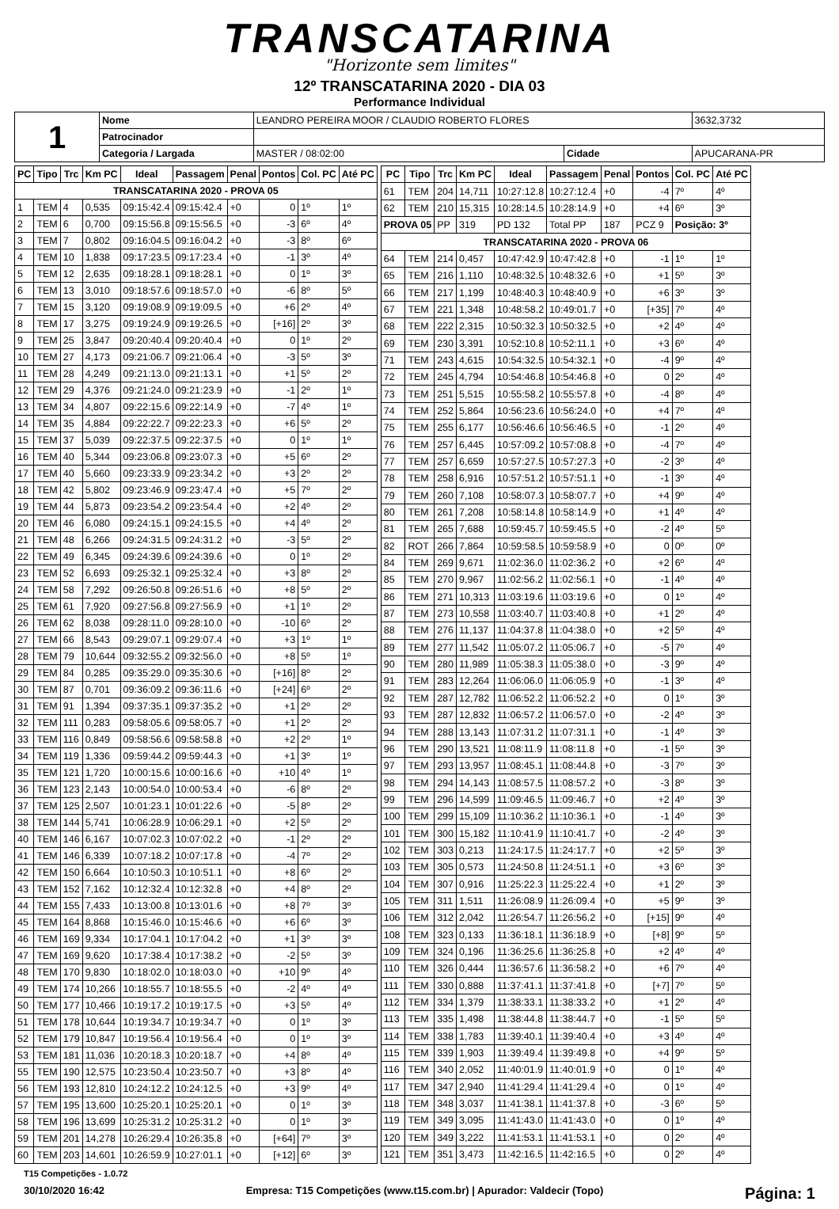TRANSCATARINA
"Horizonte sem limites"
12º TRANSCATARINA 2020 - DIA 03
Performance Individual
| 1 | Nome | LEANDRO PEREIRA MOOR / CLAUDIO ROBERTO FLORES | | | 3632,3732 |
| | Patrocinador | | | | |
| | Categoria / Largada | MASTER / 08:02:00 | Cidade | APUCARANA-PR | |
| PC | Tipo | Trc | Km PC | Ideal | Passagem | Penal | Pontos | Col. PC | Até PC |
| --- | --- | --- | --- | --- | --- | --- | --- | --- | --- |
| TRANSCATARINA 2020 - PROVA 05 | | | | | | | | | |
| 1 | TEM | 4 | 0,535 | 09:15:42.4 | 09:15:42.4 | +0 | 0 | 1º | 1º |
| 2 | TEM | 6 | 0,700 | 09:15:56.8 | 09:15:56.5 | +0 | -3 | 6º | 4º |
| 3 | TEM | 7 | 0,802 | 09:16:04.5 | 09:16:04.2 | +0 | -3 | 8º | 6º |
| 4 | TEM | 10 | 1,838 | 09:17:23.5 | 09:17:23.4 | +0 | -1 | 3º | 4º |
| 5 | TEM | 12 | 2,635 | 09:18:28.1 | 09:18:28.1 | +0 | 0 | 1º | 3º |
| 6 | TEM | 13 | 3,010 | 09:18:57.6 | 09:18:57.0 | +0 | -6 | 8º | 5º |
| 7 | TEM | 15 | 3,120 | 09:19:08.9 | 09:19:09.5 | +0 | +6 | 2º | 4º |
| 8 | TEM | 17 | 3,275 | 09:19:24.9 | 09:19:26.5 | +0 | [+16] | 2º | 3º |
| 9 | TEM | 25 | 3,847 | 09:20:40.4 | 09:20:40.4 | +0 | 0 | 1º | 2º |
| 10 | TEM | 27 | 4,173 | 09:21:06.7 | 09:21:06.4 | +0 | -3 | 5º | 3º |
| 11 | TEM | 28 | 4,249 | 09:21:13.0 | 09:21:13.1 | +0 | +1 | 5º | 2º |
| 12 | TEM | 29 | 4,376 | 09:21:24.0 | 09:21:23.9 | +0 | -1 | 2º | 1º |
| 13 | TEM | 34 | 4,807 | 09:22:15.6 | 09:22:14.9 | +0 | -7 | 4º | 1º |
| 14 | TEM | 35 | 4,884 | 09:22:22.7 | 09:22:23.3 | +0 | +6 | 5º | 2º |
| 15 | TEM | 37 | 5,039 | 09:22:37.5 | 09:22:37.5 | +0 | 0 | 1º | 1º |
| 16 | TEM | 40 | 5,344 | 09:23:06.8 | 09:23:07.3 | +0 | +5 | 6º | 2º |
| 17 | TEM | 40 | 5,660 | 09:23:33.9 | 09:23:34.2 | +0 | +3 | 2º | 2º |
| 18 | TEM | 42 | 5,802 | 09:23:46.9 | 09:23:47.4 | +0 | +5 | 7º | 2º |
| 19 | TEM | 44 | 5,873 | 09:23:54.2 | 09:23:54.4 | +0 | +2 | 4º | 2º |
| 20 | TEM | 46 | 6,080 | 09:24:15.1 | 09:24:15.5 | +0 | +4 | 4º | 2º |
| 21 | TEM | 48 | 6,266 | 09:24:31.5 | 09:24:31.2 | +0 | -3 | 5º | 2º |
| 22 | TEM | 49 | 6,345 | 09:24:39.6 | 09:24:39.6 | +0 | 0 | 1º | 2º |
| 23 | TEM | 52 | 6,693 | 09:25:32.1 | 09:25:32.4 | +0 | +3 | 8º | 2º |
| 24 | TEM | 58 | 7,292 | 09:26:50.8 | 09:26:51.6 | +0 | +8 | 5º | 2º |
| 25 | TEM | 61 | 7,920 | 09:27:56.8 | 09:27:56.9 | +0 | +1 | 1º | 2º |
| 26 | TEM | 62 | 8,038 | 09:28:11.0 | 09:28:10.0 | +0 | -10 | 6º | 2º |
| 27 | TEM | 66 | 8,543 | 09:29:07.1 | 09:29:07.4 | +0 | +3 | 1º | 1º |
| 28 | TEM | 79 | 10,644 | 09:32:55.2 | 09:32:56.0 | +0 | +8 | 5º | 1º |
| 29 | TEM | 84 | 0,285 | 09:35:29.0 | 09:35:30.6 | +0 | [+16] | 8º | 2º |
| 30 | TEM | 87 | 0,701 | 09:36:09.2 | 09:36:11.6 | +0 | [+24] | 6º | 2º |
| 31 | TEM | 91 | 1,394 | 09:37:35.1 | 09:37:35.2 | +0 | +1 | 2º | 2º |
| 32 | TEM | 111 | 0,283 | 09:58:05.6 | 09:58:05.7 | +0 | +1 | 2º | 2º |
| 33 | TEM | 116 | 0,849 | 09:58:56.6 | 09:58:58.8 | +0 | +2 | 2º | 1º |
| 34 | TEM | 119 | 1,336 | 09:59:44.2 | 09:59:44.3 | +0 | +1 | 3º | 1º |
| 35 | TEM | 121 | 1,720 | 10:00:15.6 | 10:00:16.6 | +0 | +10 | 4º | 1º |
| 36 | TEM | 123 | 2,143 | 10:00:54.0 | 10:00:53.4 | +0 | -6 | 8º | 2º |
| 37 | TEM | 125 | 2,507 | 10:01:23.1 | 10:01:22.6 | +0 | -5 | 8º | 2º |
| 38 | TEM | 144 | 5,741 | 10:06:28.9 | 10:06:29.1 | +0 | +2 | 5º | 2º |
| 40 | TEM | 146 | 6,167 | 10:07:02.3 | 10:07:02.2 | +0 | -1 | 2º | 2º |
| 41 | TEM | 146 | 6,339 | 10:07:18.2 | 10:07:17.8 | +0 | -4 | 7º | 2º |
| 42 | TEM | 150 | 6,664 | 10:10:50.3 | 10:10:51.1 | +0 | +8 | 6º | 2º |
| 43 | TEM | 152 | 7,162 | 10:12:32.4 | 10:12:32.8 | +0 | +4 | 8º | 2º |
| 44 | TEM | 155 | 7,433 | 10:13:00.8 | 10:13:01.6 | +0 | +8 | 7º | 3º |
| 45 | TEM | 164 | 8,868 | 10:15:46.0 | 10:15:46.6 | +0 | +6 | 6º | 3º |
| 46 | TEM | 169 | 9,334 | 10:17:04.1 | 10:17:04.2 | +0 | +1 | 3º | 3º |
| 47 | TEM | 169 | 9,620 | 10:17:38.4 | 10:17:38.2 | +0 | -2 | 5º | 3º |
| 48 | TEM | 170 | 9,830 | 10:18:02.0 | 10:18:03.0 | +0 | +10 | 9º | 4º |
| 49 | TEM | 174 | 10,266 | 10:18:55.7 | 10:18:55.5 | +0 | -2 | 4º | 4º |
| 50 | TEM | 177 | 10,466 | 10:19:17.2 | 10:19:17.5 | +0 | +3 | 5º | 4º |
| 51 | TEM | 178 | 10,644 | 10:19:34.7 | 10:19:34.7 | +0 | 0 | 1º | 3º |
| 52 | TEM | 179 | 10,847 | 10:19:56.4 | 10:19:56.4 | +0 | 0 | 1º | 3º |
| 53 | TEM | 181 | 11,036 | 10:20:18.3 | 10:20:18.7 | +0 | +4 | 8º | 4º |
| 55 | TEM | 190 | 12,575 | 10:23:50.4 | 10:23:50.7 | +0 | +3 | 8º | 4º |
| 56 | TEM | 193 | 12,810 | 10:24:12.2 | 10:24:12.5 | +0 | +3 | 9º | 4º |
| 57 | TEM | 195 | 13,600 | 10:25:20.1 | 10:25:20.1 | +0 | 0 | 1º | 3º |
| 58 | TEM | 196 | 13,699 | 10:25:31.2 | 10:25:31.2 | +0 | 0 | 1º | 3º |
| 59 | TEM | 201 | 14,278 | 10:26:29.4 | 10:26:35.8 | +0 | [+64] | 7º | 3º |
| 60 | TEM | 203 | 14,601 | 10:26:59.9 | 10:27:01.1 | +0 | [+12] | 6º | 3º |
| PC | Tipo | Trc | Km PC | Ideal | Passagem | Penal | Pontos | Col. PC | Até PC |
| --- | --- | --- | --- | --- | --- | --- | --- | --- | --- |
| 61 | TEM | 204 | 14,711 | 10:27:12.8 | 10:27:12.4 | +0 | -4 | 7º | 4º |
| 62 | TEM | 210 | 15,315 | 10:28:14.5 | 10:28:14.9 | +0 | +4 | 6º | 3º |
| PROVA 05 | | PP | 319 | PD 132 | Total PP | 187 | PCZ 9 | Posição: 3º | |
| TRANSCATARINA 2020 - PROVA 06 | | | | | | | | | |
| 64 | TEM | 214 | 0,457 | 10:47:42.9 | 10:47:42.8 | +0 | -1 | 1º | 1º |
| 65 | TEM | 216 | 1,110 | 10:48:32.5 | 10:48:32.6 | +0 | +1 | 5º | 3º |
| 66 | TEM | 217 | 1,199 | 10:48:40.3 | 10:48:40.9 | +0 | +6 | 3º | 3º |
| 67 | TEM | 221 | 1,348 | 10:48:58.2 | 10:49:01.7 | +0 | [+35] | 7º | 4º |
| 68 | TEM | 222 | 2,315 | 10:50:32.3 | 10:50:32.5 | +0 | +2 | 4º | 4º |
| 69 | TEM | 230 | 3,391 | 10:52:10.8 | 10:52:11.1 | +0 | +3 | 6º | 4º |
| 71 | TEM | 243 | 4,615 | 10:54:32.5 | 10:54:32.1 | +0 | -4 | 9º | 4º |
| 72 | TEM | 245 | 4,794 | 10:54:46.8 | 10:54:46.8 | +0 | 0 | 2º | 4º |
| 73 | TEM | 251 | 5,515 | 10:55:58.2 | 10:55:57.8 | +0 | -4 | 8º | 4º |
| 74 | TEM | 252 | 5,864 | 10:56:23.6 | 10:56:24.0 | +0 | +4 | 7º | 4º |
| 75 | TEM | 255 | 6,177 | 10:56:46.6 | 10:56:46.5 | +0 | -1 | 2º | 4º |
| 76 | TEM | 257 | 6,445 | 10:57:09.2 | 10:57:08.8 | +0 | -4 | 7º | 4º |
| 77 | TEM | 257 | 6,659 | 10:57:27.5 | 10:57:27.3 | +0 | -2 | 3º | 4º |
| 78 | TEM | 258 | 6,916 | 10:57:51.2 | 10:57:51.1 | +0 | -1 | 3º | 4º |
| 79 | TEM | 260 | 7,108 | 10:58:07.3 | 10:58:07.7 | +0 | +4 | 9º | 4º |
| 80 | TEM | 261 | 7,208 | 10:58:14.8 | 10:58:14.9 | +0 | +1 | 4º | 4º |
| 81 | TEM | 265 | 7,688 | 10:59:45.7 | 10:59:45.5 | +0 | -2 | 4º | 5º |
| 82 | ROT | 266 | 7,864 | 10:59:58.5 | 10:59:58.9 | +0 | 0 | 0º | 0º |
| 84 | TEM | 269 | 9,671 | 11:02:36.0 | 11:02:36.2 | +0 | +2 | 6º | 4º |
| 85 | TEM | 270 | 9,967 | 11:02:56.2 | 11:02:56.1 | +0 | -1 | 4º | 4º |
| 86 | TEM | 271 | 10,313 | 11:03:19.6 | 11:03:19.6 | +0 | 0 | 1º | 4º |
| 87 | TEM | 273 | 10,558 | 11:03:40.7 | 11:03:40.8 | +0 | +1 | 2º | 4º |
| 88 | TEM | 276 | 11,137 | 11:04:37.8 | 11:04:38.0 | +0 | +2 | 5º | 4º |
| 89 | TEM | 277 | 11,542 | 11:05:07.2 | 11:05:06.7 | +0 | -5 | 7º | 4º |
| 90 | TEM | 280 | 11,989 | 11:05:38.3 | 11:05:38.0 | +0 | -3 | 9º | 4º |
| 91 | TEM | 283 | 12,264 | 11:06:06.0 | 11:06:05.9 | +0 | -1 | 3º | 4º |
| 92 | TEM | 287 | 12,782 | 11:06:52.2 | 11:06:52.2 | +0 | 0 | 1º | 3º |
| 93 | TEM | 287 | 12,832 | 11:06:57.2 | 11:06:57.0 | +0 | -2 | 4º | 3º |
| 94 | TEM | 288 | 13,143 | 11:07:31.2 | 11:07:31.1 | +0 | -1 | 4º | 3º |
| 96 | TEM | 290 | 13,521 | 11:08:11.9 | 11:08:11.8 | +0 | -1 | 5º | 3º |
| 97 | TEM | 293 | 13,957 | 11:08:45.1 | 11:08:44.8 | +0 | -3 | 7º | 3º |
| 98 | TEM | 294 | 14,143 | 11:08:57.5 | 11:08:57.2 | +0 | -3 | 8º | 3º |
| 99 | TEM | 296 | 14,599 | 11:09:46.5 | 11:09:46.7 | +0 | +2 | 4º | 3º |
| 100 | TEM | 299 | 15,109 | 11:10:36.2 | 11:10:36.1 | +0 | -1 | 4º | 3º |
| 101 | TEM | 300 | 15,182 | 11:10:41.9 | 11:10:41.7 | +0 | -2 | 4º | 3º |
| 102 | TEM | 303 | 0,213 | 11:24:17.5 | 11:24:17.7 | +0 | +2 | 5º | 3º |
| 103 | TEM | 305 | 0,573 | 11:24:50.8 | 11:24:51.1 | +0 | +3 | 6º | 3º |
| 104 | TEM | 307 | 0,916 | 11:25:22.3 | 11:25:22.4 | +0 | +1 | 2º | 3º |
| 105 | TEM | 311 | 1,511 | 11:26:08.9 | 11:26:09.4 | +0 | +5 | 9º | 3º |
| 106 | TEM | 312 | 2,042 | 11:26:54.7 | 11:26:56.2 | +0 | [+15] | 9º | 4º |
| 108 | TEM | 323 | 0,133 | 11:36:18.1 | 11:36:18.9 | +0 | [+8] | 9º | 5º |
| 109 | TEM | 324 | 0,196 | 11:36:25.6 | 11:36:25.8 | +0 | +2 | 4º | 4º |
| 110 | TEM | 326 | 0,444 | 11:36:57.6 | 11:36:58.2 | +0 | +6 | 7º | 4º |
| 111 | TEM | 330 | 0,888 | 11:37:41.1 | 11:37:41.8 | +0 | [+7] | 7º | 5º |
| 112 | TEM | 334 | 1,379 | 11:38:33.1 | 11:38:33.2 | +0 | +1 | 2º | 4º |
| 113 | TEM | 335 | 1,498 | 11:38:44.8 | 11:38:44.7 | +0 | -1 | 5º | 5º |
| 114 | TEM | 338 | 1,783 | 11:39:40.1 | 11:39:40.4 | +0 | +3 | 4º | 4º |
| 115 | TEM | 339 | 1,903 | 11:39:49.4 | 11:39:49.8 | +0 | +4 | 9º | 5º |
| 116 | TEM | 340 | 2,052 | 11:40:01.9 | 11:40:01.9 | +0 | 0 | 1º | 4º |
| 117 | TEM | 347 | 2,940 | 11:41:29.4 | 11:41:29.4 | +0 | 0 | 1º | 4º |
| 118 | TEM | 348 | 3,037 | 11:41:38.1 | 11:41:37.8 | +0 | -3 | 6º | 5º |
| 119 | TEM | 349 | 3,095 | 11:41:43.0 | 11:41:43.0 | +0 | 0 | 1º | 4º |
| 120 | TEM | 349 | 3,222 | 11:41:53.1 | 11:41:53.1 | +0 | 0 | 2º | 4º |
| 121 | TEM | 351 | 3,473 | 11:42:16.5 | 11:42:16.5 | +0 | 0 | 2º | 4º |
T15 Competições - 1.0.72
30/10/2020 16:42 Empresa: T15 Competições (www.t15.com.br) | Apurador: Valdecir (Topo) Página: 1